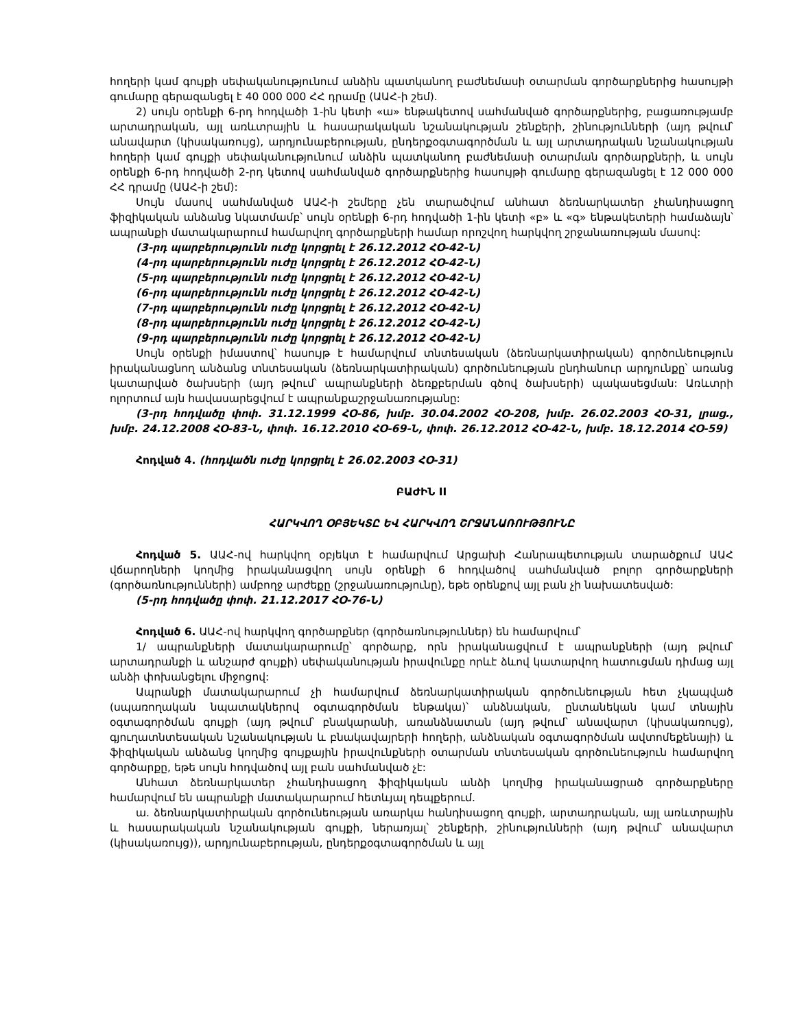հողերի կամ գույքի սեփականությունում անձին պատկանող բաժնեմասի օտարման գործարքներից հասույթի գումարը գերազանցել է 40 000 000 ՀՀ դրամը (ԱԱՀ-ի շեմ).
2) սույն օրենքի 6-րդ հոդվածի 1-ին կետի «ա» ենթակետով սահմանված գործարքներից, բացառությամբ արտադրական, այլ առևտրային և հասարակական նշանակության շենքերի, շինությունների (այդ թվում՝ անավարտ (կիսակառույց), արդյունաբերության, ընդերքօգտագործման և այլ արտադրական նշանակության հողերի կամ գույքի սեփականությունում անձին պատկանող բաժնեմասի օտարման գործարքների, և սույն օրենքի 6-րդ հոդվածի 2-րդ կետով սահմանված գործարքներից հասույթի գումարը գերազանցել է 12 000 000 ՀՀ դրամը (ԱԱՀ-ի շեմ):
Սույն մասով սահմանված ԱԱՀ-ի շեմերը չեն տարածվում անհատ ձեռնարկատեր չհանդիսացող ֆիզիկական անձանց նկատմամբ՝ սույն օրենքի 6-րդ հոդվածի 1-ին կետի «բ» և «գ» ենթակետերի համաձայն՝ ապրանքի մատակարարում համարվող գործարքների համար որոշվող հարկվող շրջանառության մասով:
(3-րդ պարբերությունն ուժը կորցրել է 26.12.2012 ՀՕ-42-Ն)
(4-րդ պարբերությունն ուժը կորցրել է 26.12.2012 ՀՕ-42-Ն)
(5-րդ պարբերությունն ուժը կորցրել է 26.12.2012 ՀՕ-42-Ն)
(6-րդ պարբերությունն ուժը կորցրել է 26.12.2012 ՀՕ-42-Ն)
(7-րդ պարբերությունն ուժը կորցրել է 26.12.2012 ՀՕ-42-Ն)
(8-րդ պարբերությունն ուժը կորցրել է 26.12.2012 ՀՕ-42-Ն)
(9-րդ պարբերությունն ուժը կորցրել է 26.12.2012 ՀՕ-42-Ն)
Սույն օրենքի իմաստով՝ հասույթ է համարվում տնտեսական (ձեռնարկատիրական) գործունեություն իրականացնող անձանց տնտեսական (ձեռնարկատիրական) գործունեության ընդհանուր արդյունքը՝ առանց կատարված ծախսերի (այդ թվում՝ ապրանքների ձեռքբերման գծով ծախսերի) պակասեցման: Առևտրի ոլորտում այն հավասարեցվում է ապրանքաշրջանառությանը:
(3-րդ հոդվածը փոփ. 31.12.1999 ՀՕ-86, խմբ. 30.04.2002 ՀՕ-208, խմբ. 26.02.2003 ՀՕ-31, լրաց., խմբ. 24.12.2008 ՀՕ-83-Ն, փոփ. 16.12.2010 ՀՕ-69-Ն, փոփ. 26.12.2012 ՀՕ-42-Ն, խմբ. 18.12.2014 ՀՕ-59)
Հոդված 4. (հոդվածն ուժը կորցրել է 26.02.2003 ՀՕ-31)
ԲԱԺԻՆ II
ՀԱՐԿՎՈՂ ՕԲՅԵԿՏԸ ԵՎ ՀԱՐԿՎՈՂ ՇՐՋԱՆԱՌՈՒԹՅՈՒՆԸ
Հոդված 5. ԱԱՀ-ով հարկվող օբյեկտ է համարվում Արցախի Հանրապետության տարածքում ԱԱՀ վճարողների կողմից իրականացվող սույն օրենքի 6 հոդվածով սահմանված բոլոր գործարքների (գործառնությունների) ամբողջ արժեքը (շրջանառությունը), եթե օրենքով այլ բան չի նախատեսված:
(5-րդ հոդվածը փոփ. 21.12.2017 ՀՕ-76-Ն)
Հոդված 6. ԱԱՀ-ով հարկվող գործարքներ (գործառնություններ) են համարվում՝
1/ ապրանքների մատակարարումը՝ գործարք, որն իրականացվում է ապրանքների (այդ թվում՝ արտադրանքի և անշարժ գույքի) սեփականության իրավունքը որևէ ձևով կատարվող հատուցման դիմաց այլ անձի փոխանցելու միջոցով:
Ապրանքի մատակարարում չի համարվում ձեռնարկատիրական գործունեության հետ չկապված (սպառողական նպատակներով օգտագործման ենթակա)՝ անձնական, ընտանեկան կամ տնային օգտագործման գույքի (այդ թվում՝ բնակարանի, առանձնատան (այդ թվում՝ անավարտ (կիսակառույց), գյուղատնտեսական նշանակության և բնակավայրերի հողերի, անձնական օգտագործման ավտոմեքենայի) և ֆիզիկական անձանց կողմից գույքային իրավունքների օտարման տնտեսական գործունեություն համարվող գործարքը, եթե սույն հոդվածով այլ բան սահմանված չէ:
Անհատ ձեռնարկատեր չհանդիսացող ֆիզիկական անձի կողմից իրականացրած գործարքները համարվում են ապրանքի մատակարարում հետևյալ դեպքերում.
ա. ձեռնարկատիրական գործունեության առարկա հանդիսացող գույքի, արտադրական, այլ առևտրային և հասարակական նշանակության գույքի, ներառյալ՝ շենքերի, շինությունների (այդ թվում՝ անավարտ (կիսակառույց)), արդյունաբերության, ընդերքօգտագործման և այլ